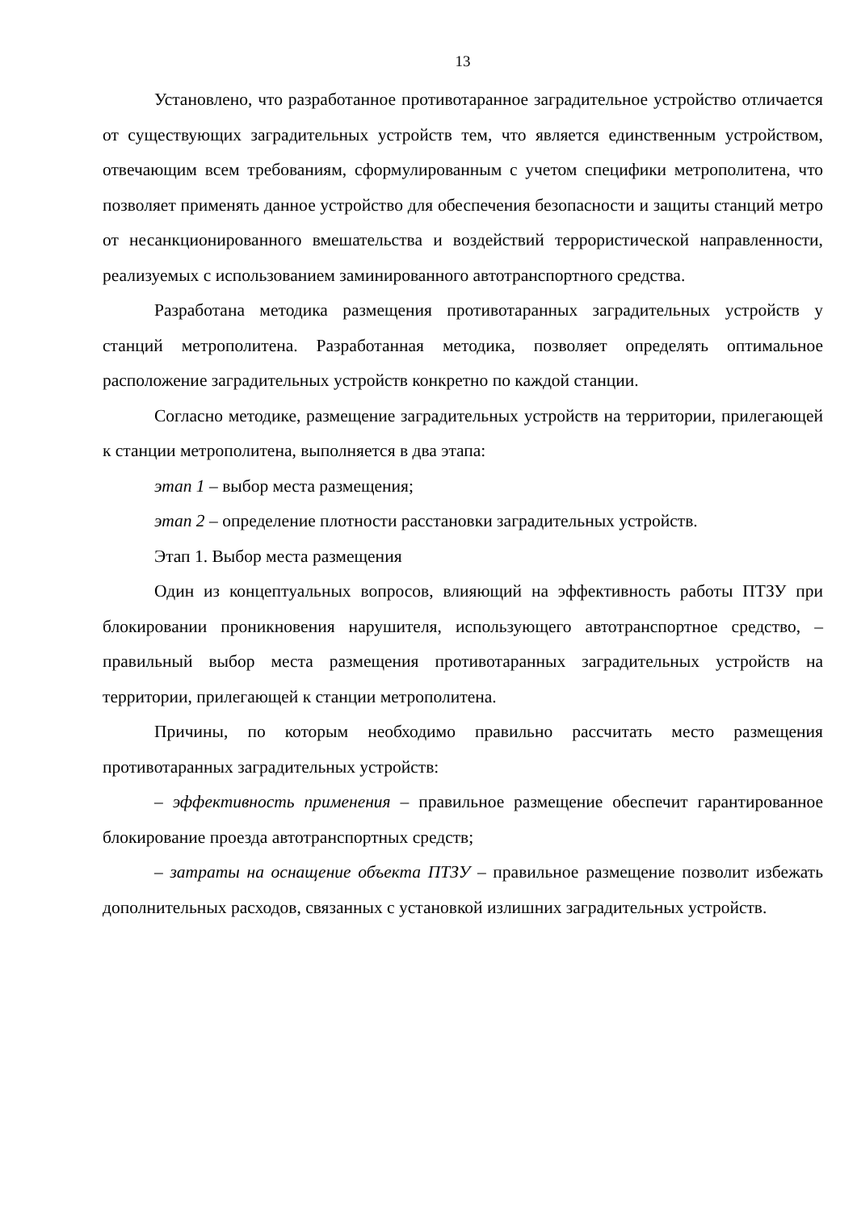13
Установлено, что разработанное противотаранное заградительное устройство отличается от существующих заградительных устройств тем, что является единственным устройством, отвечающим всем требованиям, сформулированным с учетом специфики метрополитена, что позволяет применять данное устройство для обеспечения безопасности и защиты станций метро от несанкционированного вмешательства и воздействий террористической направленности, реализуемых с использованием заминированного автотранспортного средства.
Разработана методика размещения противотаранных заградительных устройств у станций метрополитена. Разработанная методика, позволяет определять оптимальное расположение заградительных устройств конкретно по каждой станции.
Согласно методике, размещение заградительных устройств на территории, прилегающей к станции метрополитена, выполняется в два этапа:
этап 1 – выбор места размещения;
этап 2 – определение плотности расстановки заградительных устройств.
Этап 1. Выбор места размещения
Один из концептуальных вопросов, влияющий на эффективность работы ПТЗУ при блокировании проникновения нарушителя, использующего автотранспортное средство, – правильный выбор места размещения противотаранных заградительных устройств на территории, прилегающей к станции метрополитена.
Причины, по которым необходимо правильно рассчитать место размещения противотаранных заградительных устройств:
– эффективность применения – правильное размещение обеспечит гарантированное блокирование проезда автотранспортных средств;
– затраты на оснащение объекта ПТЗУ – правильное размещение позволит избежать дополнительных расходов, связанных с установкой излишних заградительных устройств.